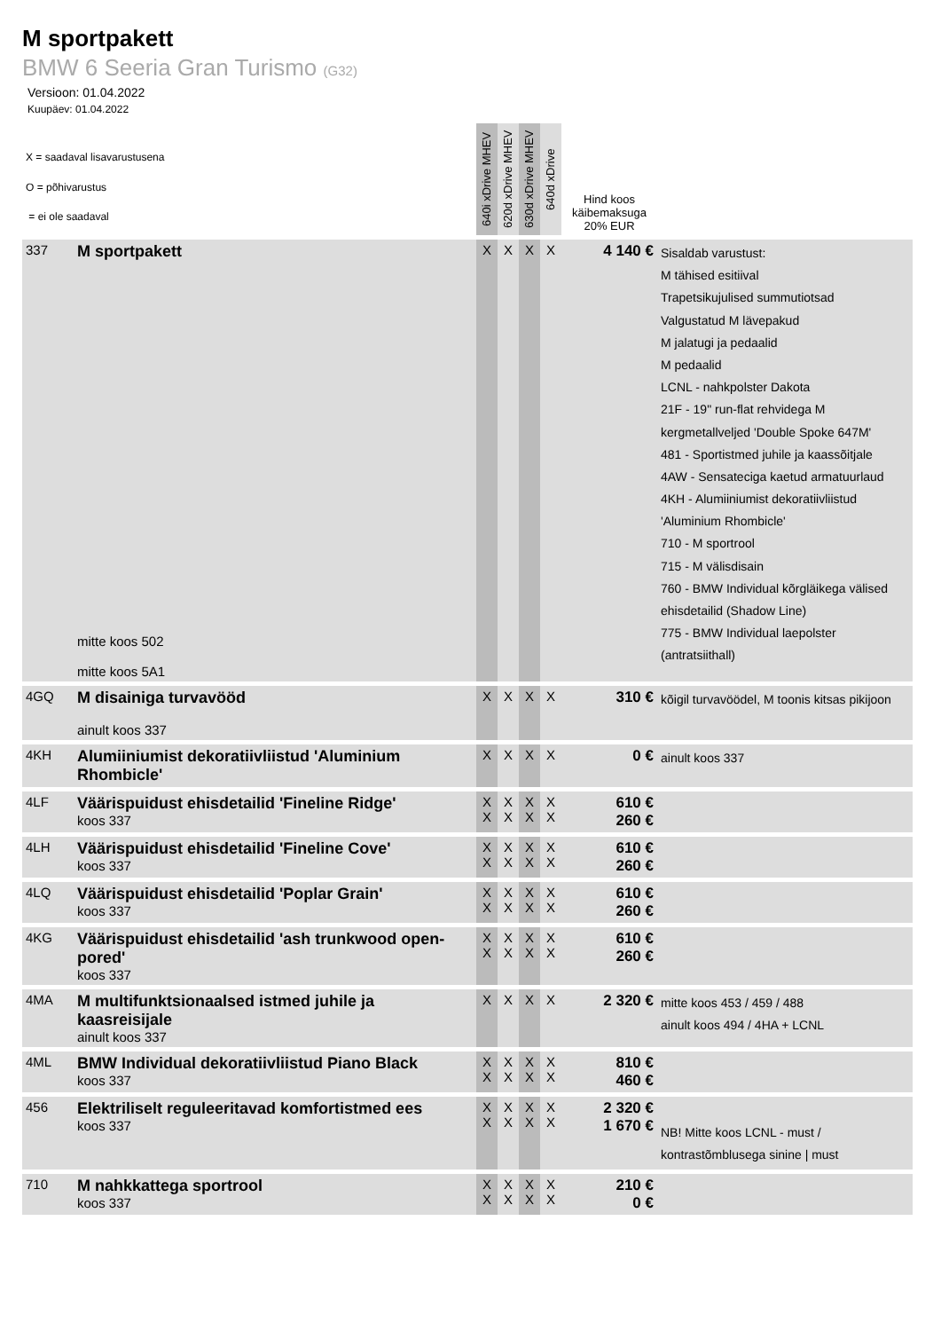M sportpakett
BMW 6 Seeria Gran Turismo (G32)
Versioon: 01.04.2022
Kuupäev: 01.04.2022
| X = saadaval lisavarustusena O = põhivarustus = ei ole saadaval | | 640i xDrive MHEV | 620d xDrive MHEV | 630d xDrive MHEV | 640d xDrive | Hind koos käibemaksuga 20% EUR | |
| 337 | M sportpakett mitte koos 502 mitte koos 5A1 | X | X | X | X | 4 140 € | Sisaldab varustust: M tähised esitiival Trapetsikujulised summutiotsad Valgustatud M lävepakud M jalatugi ja pedaalid M pedaalid LCNL - nahkpolster Dakota 21F - 19" run-flat rehvidega M kergmetallveljed 'Double Spoke 647M' 481 - Sportistmed juhile ja kaassõitjale 4AW - Sensateciga kaetud armatuurlaud 4KH - Alumiiniumist dekoratiivliistud 'Aluminium Rhombicle' 710 - M sportrool 715 - M välisdisain 760 - BMW Individual kõrgläikega välised ehisdetailid (Shadow Line) 775 - BMW Individual laepolster (antratsiithall) |
| 4GQ | M disainiga turvavööd ainult koos 337 | X | X | X | X | 310 € | kõigil turvavöödel, M toonis kitsas pikijoon |
| 4KH | Alumiiniumist dekoratiivliistud 'Aluminium Rhombicle' | X | X | X | X | 0 € | ainult koos 337 |
| 4LF | Väärispuidust ehisdetailid 'Fineline Ridge' koos 337 | X X | X X | X X | X X | 610 € 260 € | |
| 4LH | Väärispuidust ehisdetailid 'Fineline Cove' koos 337 | X X | X X | X X | X X | 610 € 260 € | |
| 4LQ | Väärispuidust ehisdetailid 'Poplar Grain' koos 337 | X X | X X | X X | X X | 610 € 260 € | |
| 4KG | Väärispuidust ehisdetailid 'ash trunkwood open- pored' koos 337 | X X | X X | X X | X X | 610 € 260 € | |
| 4MA | M multifunktsionaalsed istmed juhile ja kaasreisijale ainult koos 337 | X | X | X | X | 2 320 € | mitte koos 453 / 459 / 488 ainult koos 494 / 4HA + LCNL |
| 4ML | BMW Individual dekoratiivliistud Piano Black koos 337 | X X | X X | X X | X X | 810 € 460 € | |
| 456 | Elektriliselt reguleeritavad komfortistmed ees koos 337 | X X | X X | X X | X X | 2 320 € 1 670 € | NB! Mitte koos LCNL - must / kontrastõmblusega sinine / must |
| 710 | M nahkkattega sportrool koos 337 | X X | X X | X X | X X | 210 € 0 € | |